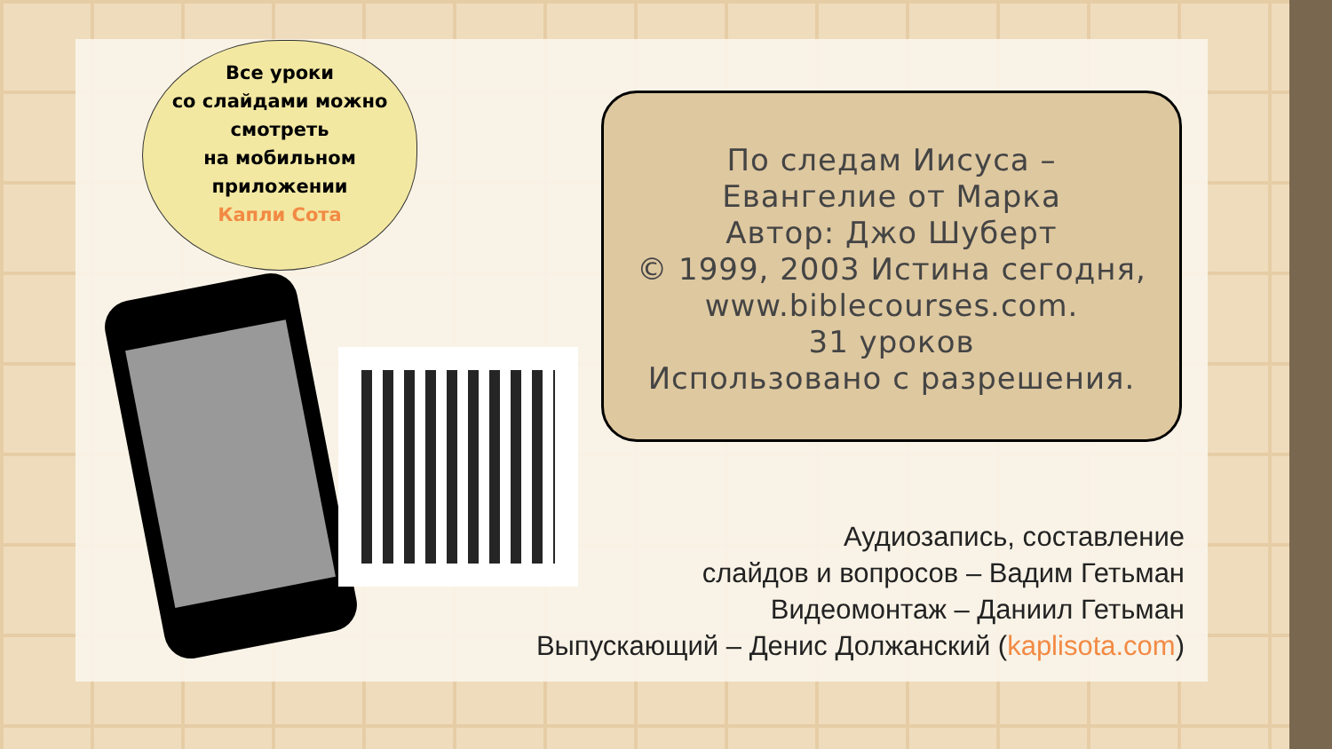Все уроки
со слайдами можно
смотреть
на мобильном
приложении
Капли Сота
По следам Иисуса –
Евангелие от Марка
Автор: Джо Шуберт
© 1999, 2003 Истина сегодня,
www.biblecourses.com.
31 уроков
Использовано с разрешения.
Аудиозапись, составление
слайдов и вопросов – Вадим Гетьман
Видеомонтаж – Даниил Гетьман
Выпускающий – Денис Должанский (kaplisota.com)